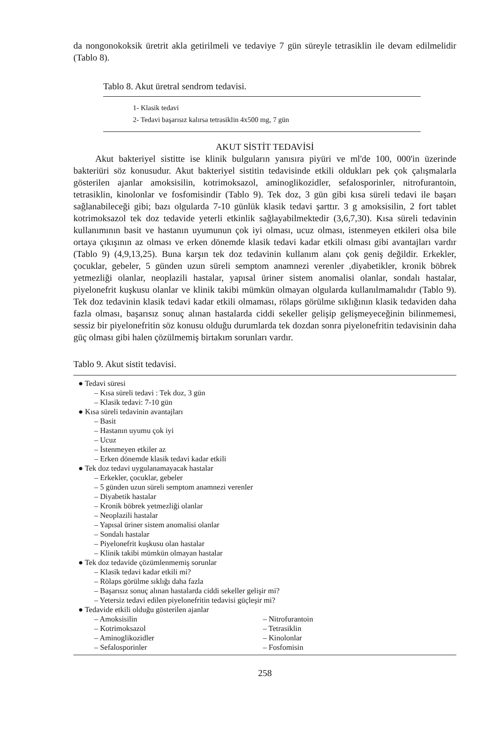da nongonokoksik üretrit akla getirilmeli ve tedaviye 7 gün süreyle tetrasiklin ile devam edilmelidir (Tablo 8).
Tablo 8. Akut üretral sendrom tedavisi.
1- Klasik tedavi
2- Tedavi başarısız kalırsa tetrasiklin 4x500 mg, 7 gün
AKUT SİSTİT TEDAVİSİ
Akut bakteriyel sistitte ise klinik bulguların yanısıra piyüri ve ml'de 100, 000'in üzerinde bakteriüri söz konusudur. Akut bakteriyel sistitin tedavisinde etkili oldukları pek çok çalışmalarla gösterilen ajanlar amoksisilin, kotrimoksazol, aminoglikozidler, sefalosporinler, nitrofurantoin, tetrasiklin, kinolonlar ve fosfomisindir (Tablo 9). Tek doz, 3 gün gibi kısa süreli tedavi ile başarı sağlanabileceği gibi; bazı olgularda 7-10 günlük klasik tedavi şarttır. 3 g amoksisilin, 2 fort tablet kotrimoksazol tek doz tedavide yeterli etkinlik sağlayabilmektedir (3,6,7,30). Kısa süreli tedavinin kullanımının basit ve hastanın uyumunun çok iyi olması, ucuz olması, istenmeyen etkileri olsa bile ortaya çıkışının az olması ve erken dönemde klasik tedavi kadar etkili olması gibi avantajları vardır (Tablo 9) (4,9,13,25). Buna karşın tek doz tedavinin kullanım alanı çok geniş değildir. Erkekler, çocuklar, gebeler, 5 günden uzun süreli semptom anamnezi verenler ,diyabetikler, kronik böbrek yetmezliği olanlar, neoplazili hastalar, yapısal üriner sistem anomalisi olanlar, sondalı hastalar, piyelonefrit kuşkusu olanlar ve klinik takibi mümkün olmayan olgularda kullanılmamalıdır (Tablo 9). Tek doz tedavinin klasik tedavi kadar etkili olmaması, rölaps görülme sıklığının klasik tedaviden daha fazla olması, başarısız sonuç alınan hastalarda ciddi sekeller gelişip gelişmeyeceğinin bilinmemesi, sessiz bir piyelonefritin söz konusu olduğu durumlarda tek dozdan sonra piyelonefritin tedavisinin daha güç olması gibi halen çözülmemiş birtakım sorunları vardır.
Tablo 9. Akut sistit tedavisi.
● Tedavi süresi
– Kısa süreli tedavi : Tek doz, 3 gün
– Klasik tedavi: 7-10 gün
● Kısa süreli tedavinin avantajları
– Basit
– Hastanın uyumu çok iyi
– Ucuz
– İstenmeyen etkiler az
– Erken dönemde klasik tedavi kadar etkili
● Tek doz tedavi uygulanamayacak hastalar
– Erkekler, çocuklar, gebeler
– 5 günden uzun süreli semptom anamnezi verenler
– Diyabetik hastalar
– Kronik böbrek yetmezliği olanlar
– Neoplazili hastalar
– Yapısal üriner sistem anomalisi olanlar
– Sondalı hastalar
– Piyelonefrit kuşkusu olan hastalar
– Klinik takibi mümkün olmayan hastalar
● Tek doz tedavide çözümlenmemiş sorunlar
– Klasik tedavi kadar etkili mi?
– Rölaps görülme sıklığı daha fazla
– Başarısız sonuç alınan hastalarda ciddi sekeller gelişir mi?
– Yetersiz tedavi edilen piyelonefritin tedavisi güçleşir mi?
● Tedavide etkili olduğu gösterilen ajanlar
– Amoksisilin – Nitrofurantoin
– Kotrimoksazol – Tetrasiklin
– Aminoglikozidler – Kinolonlar
– Sefalosporinler – Fosfomisin
258